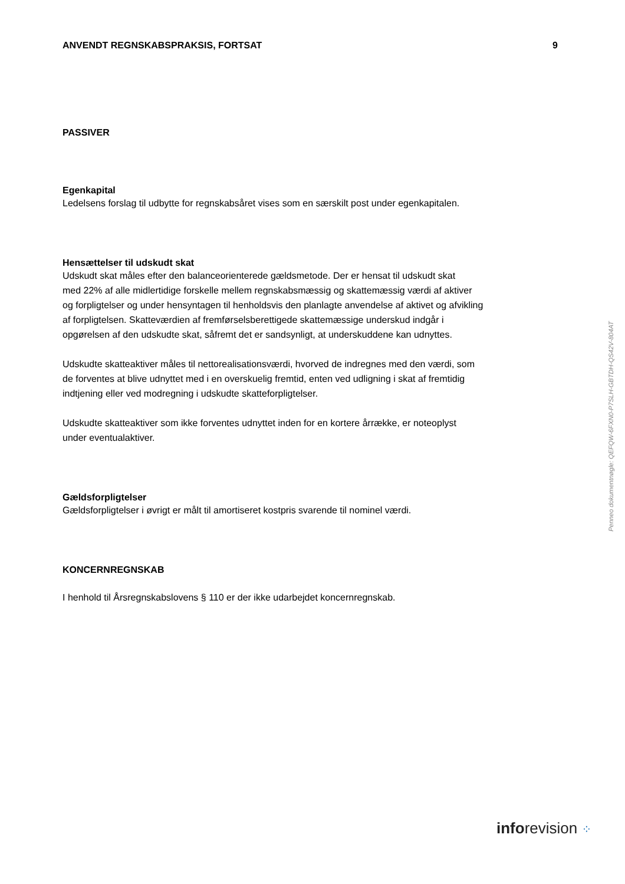ANVENDT REGNSKABSPRAKSIS, FORTSAT 9
PASSIVER
Egenkapital
Ledelsens forslag til udbytte for regnskabsåret vises som en særskilt post under egenkapitalen.
Hensættelser til udskudt skat
Udskudt skat måles efter den balanceorienterede gældsmetode. Der er hensat til udskudt skat
med 22% af alle midlertidige forskelle mellem regnskabsmæssig og skattemæssig værdi af aktiver
og forpligtelser og under hensyntagen til henholdsvis den planlagte anvendelse af aktivet og afvikling
af forpligtelsen. Skatteværdien af fremførselsberettigede skattemæssige underskud indgår i
opgørelsen af den udskudte skat, såfremt det er sandsynligt, at underskuddene kan udnyttes.
Udskudte skatteaktiver måles til nettorealisationsværdi, hvorved de indregnes med den værdi, som
de forventes at blive udnyttet med i en overskuelig fremtid, enten ved udligning i skat af fremtidig
indtjening eller ved modregning i udskudte skatteforpligtelser.
Udskudte skatteaktiver som ikke forventes udnyttet inden for en kortere årrække, er noteoplyst
under eventualaktiver.
Gældsforpligtelser
Gældsforpligtelser i øvrigt er målt til amortiseret kostpris svarende til nominel værdi.
KONCERNREGNSKAB
I henhold til Årsregnskabslovens § 110 er der ikke udarbejdet koncernregnskab.
Penneo dokumentnøgle: QEFQW-6FXN0-P7SLH-GBTDH-QS42V-804AT
inforevision ⁘